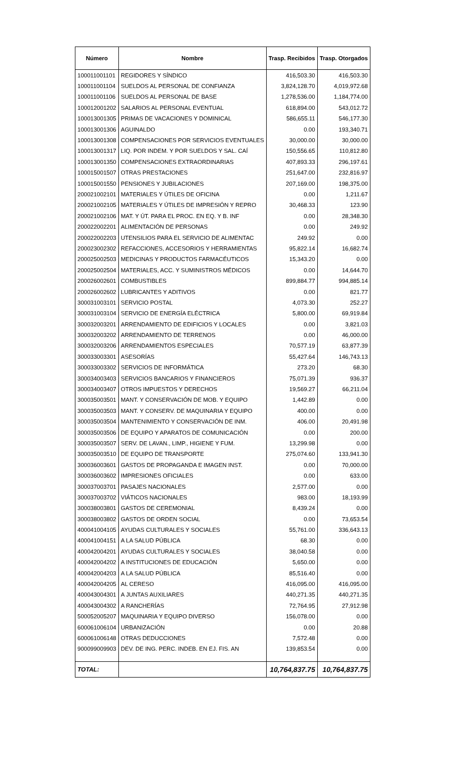| Número | Nombre | Trasp. Recibidos | Trasp. Otorgados |
| --- | --- | --- | --- |
| 100011001101 | REGIDORES Y SÍNDICO | 416,503.30 | 416,503.30 |
| 100011001104 | SUELDOS AL PERSONAL DE CONFIANZA | 3,824,128.70 | 4,019,972.68 |
| 100011001106 | SUELDOS AL PERSONAL DE BASE | 1,278,536.00 | 1,184,774.00 |
| 100012001202 | SALARIOS AL PERSONAL EVENTUAL | 618,894.00 | 543,012.72 |
| 100013001305 | PRIMAS DE VACACIONES Y DOMINICAL | 586,655.11 | 546,177.30 |
| 100013001306 | AGUINALDO | 0.00 | 193,340.71 |
| 100013001308 | COMPENSACIONES POR SERVICIOS EVENTUALES | 30,000.00 | 30,000.00 |
| 100013001317 | LIQ. POR INDEM. Y POR SUELDOS Y SAL. CAÍ | 150,556.65 | 110,812.80 |
| 100013001350 | COMPENSACIONES EXTRAORDINARIAS | 407,893.33 | 296,197.61 |
| 100015001507 | OTRAS PRESTACIONES | 251,647.00 | 232,816.97 |
| 100015001550 | PENSIONES Y JUBILACIONES | 207,169.00 | 198,375.00 |
| 200021002101 | MATERIALES Y ÚTILES DE OFICINA | 0.00 | 1,211.67 |
| 200021002105 | MATERIALES Y ÚTILES DE IMPRESIÓN Y REPRO | 30,468.33 | 123.90 |
| 200021002106 | MAT. Y ÚT. PARA EL PROC. EN EQ. Y B. INF | 0.00 | 28,348.30 |
| 200022002201 | ALIMENTACIÓN DE PERSONAS | 0.00 | 249.92 |
| 200022002203 | UTENSILIOS PARA EL SERVICIO DE ALIMENTAC | 249.92 | 0.00 |
| 200023002302 | REFACCIONES, ACCESORIOS Y HERRAMIENTAS | 95,822.14 | 16,682.74 |
| 200025002503 | MEDICINAS Y PRODUCTOS FARMACÉUTICOS | 15,343.20 | 0.00 |
| 200025002504 | MATERIALES, ACC. Y SUMINISTROS MÉDICOS | 0.00 | 14,644.70 |
| 200026002601 | COMBUSTIBLES | 899,884.77 | 994,885.14 |
| 200026002602 | LUBRICANTES Y ADITIVOS | 0.00 | 821.77 |
| 300031003101 | SERVICIO POSTAL | 4,073.30 | 252.27 |
| 300031003104 | SERVICIO DE ENERGÍA ELÉCTRICA | 5,800.00 | 69,919.84 |
| 300032003201 | ARRENDAMIENTO DE EDIFICIOS Y LOCALES | 0.00 | 3,821.03 |
| 300032003202 | ARRENDAMIENTO DE TERRENOS | 0.00 | 46,000.00 |
| 300032003206 | ARRENDAMIENTOS ESPECIALES | 70,577.19 | 63,877.39 |
| 300033003301 | ASESORÍAS | 55,427.64 | 146,743.13 |
| 300033003302 | SERVICIOS DE INFORMÁTICA | 273.20 | 68.30 |
| 300034003403 | SERVICIOS BANCARIOS Y FINANCIEROS | 75,071.39 | 936.37 |
| 300034003407 | OTROS IMPUESTOS Y DERECHOS | 19,569.27 | 66,211.04 |
| 300035003501 | MANT. Y CONSERVACIÓN DE MOB. Y EQUIPO | 1,442.89 | 0.00 |
| 300035003503 | MANT. Y CONSERV. DE MAQUINARIA Y EQUIPO | 400.00 | 0.00 |
| 300035003504 | MANTENIMIENTO Y CONSERVACIÓN DE INM. | 406.00 | 20,491.98 |
| 300035003506 | DE EQUIPO Y APARATOS DE COMUNICACIÓN | 0.00 | 200.00 |
| 300035003507 | SERV. DE LAVAN., LIMP., HIGIENE Y FUM. | 13,299.98 | 0.00 |
| 300035003510 | DE EQUIPO DE TRANSPORTE | 275,074.60 | 133,941.30 |
| 300036003601 | GASTOS DE PROPAGANDA E IMAGEN INST. | 0.00 | 70,000.00 |
| 300036003602 | IMPRESIONES OFICIALES | 0.00 | 633.00 |
| 300037003701 | PASAJES NACIONALES | 2,577.00 | 0.00 |
| 300037003702 | VIÁTICOS NACIONALES | 983.00 | 18,193.99 |
| 300038003801 | GASTOS DE CEREMONIAL | 8,439.24 | 0.00 |
| 300038003802 | GASTOS DE ORDEN SOCIAL | 0.00 | 73,653.54 |
| 400041004105 | AYUDAS CULTURALES Y SOCIALES | 55,761.00 | 336,643.13 |
| 400041004151 | A LA SALUD PÚBLICA | 68.30 | 0.00 |
| 400042004201 | AYUDAS CULTURALES Y SOCIALES | 38,040.58 | 0.00 |
| 400042004202 | A INSTITUCIONES DE EDUCACIÓN | 5,650.00 | 0.00 |
| 400042004203 | A LA SALUD PÚBLICA | 85,516.40 | 0.00 |
| 400042004205 | AL CERESO | 416,095.00 | 416,095.00 |
| 400043004301 | A JUNTAS AUXILIARES | 440,271.35 | 440,271.35 |
| 400043004302 | A RANCHERÍAS | 72,764.95 | 27,912.98 |
| 500052005207 | MAQUINARIA Y EQUIPO DIVERSO | 156,078.00 | 0.00 |
| 600061006104 | URBANIZACIÓN | 0.00 | 20.88 |
| 600061006148 | OTRAS DEDUCCIONES | 7,572.48 | 0.00 |
| 900099009903 | DEV. DE ING. PERC. INDEB. EN EJ. FIS. AN | 139,853.54 | 0.00 |
| TOTAL: | | 10,764,837.75 | 10,764,837.75 |